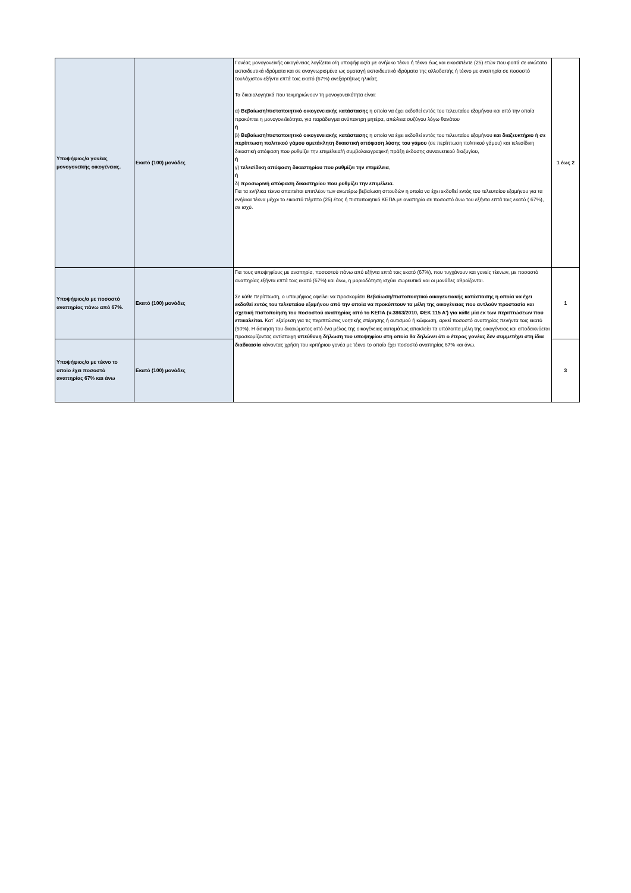| Υποψήφιος/α γονέας μονογονεϊκής οικογένειας. | Εκατό (100) μονάδες | Γονέας μονογονεϊκής οικογένειας λογίζεται ο/η υποψήφιος/α με ανήλικο τέκνο ή τέκνο έως και εικοσιπέντε (25) ετών που φοιτά σε ανώτατα εκπαιδευτικά ιδρύματα και σε αναγνωρισμένα ως ομοταγή εκπαιδευτικά ιδρύματα της αλλοδαπής ή τέκνο με αναπηρία σε ποσοστό τουλάχιστον εξήντα επτά τοις εκατό (67%) ανεξαρτήτως ηλικίας. Τα δικαιολογητικά που τεκμηριώνουν τη μονογονεϊκότητα είναι: α) Βεβαίωση/πιστοποιητικό οικογενειακής κατάστασης η οποία να έχει εκδοθεί εντός του τελευταίου εξαμήνου και από την οποία προκύπτει η μονογονεϊκότητα, για παράδειγμα ανύπαντρη μητέρα, απώλεια συζύγου λόγω θανάτου ή β) Βεβαίωση/πιστοποιητικό οικογενειακής κατάστασης η οποία να έχει εκδοθεί εντός του τελευταίου εξαμήνου και διαζευκτήριο ή σε περίπτωση πολιτικού γάμου αμετάκλητη δικαστική απόφαση λύσης του γάμου (σε περίπτωση πολιτικού γάμου) και τελεσίδικη δικαστική απόφαση που ρυθμίζει την επιμέλεια/ή συμβολαιογραφική πράξη έκδοσης συναινετικού διαζυγίου, ή γ) τελεσίδικη απόφαση δικαστηρίου που ρυθμίζει την επιμέλεια , ή δ) προσωρινή απόφαση δικαστηρίου που ρυθμίζει την επιμέλεια. Για τα ενήλικα τέκνα απαιτείται επιπλέον των ανωτέρω βεβαίωση σπουδών η οποία να έχει εκδοθεί εντός του τελευταίου εξαμήνου για τα ενήλικα τέκνα μέχρι το εικοστό πέμπτο (25) έτος ή πιστοποιητικό ΚΕΠΑ με αναπηρία σε ποσοστό άνω του εξήντα επτά τοις εκατό ( 67%), σε ισχύ. | 1 έως 2 |
| Υποψήφιος/α με ποσοστό αναπηρίας πάνω από 67%. | Εκατό (100) μονάδες | Για τους υποψηφίους με αναπηρία, ποσοστού πάνω από εξήντα επτά τοις εκατό (67%), που τυγχάνουν και γονείς τέκνων, με ποσοστό αναπηρίας εξήντα επτά τοις εκατό (67%) και άνω, η μοριοδότηση ισχύει σωρευτικά και οι μονάδες αθροίζονται. Σε κάθε περίπτωση, ο υποψήφιος οφείλει να προσκομίσει Βεβαίωση/πιστοποιητικό οικογενειακής κατάστασης η οποία να έχει εκδοθεί εντός του τελευταίου εξαμήνου από την οποία να προκύπτουν τα μέλη της οικογένειας που αντλούν προστασία και σχετική πιστοποίηση του ποσοστού αναπηρίας από το ΚΕΠΑ (ν.3863/2010, ΦΕΚ 115 Α') για κάθε μία εκ των περιπτώσεων που επικαλείται. Κατ΄ εξαίρεση για τις περιπτώσεις νοητικής στέρησης ή αυτισμού ή κώφωση, αρκεί ποσοστό αναπηρίας πενήντα τοις εκατό (50%). Η άσκηση του δικαιώματος από ένα μέλος της οικογένειας αυτομάτως αποκλείει τα υπόλοιπα μέλη της οικογένειας και αποδεικνύεται προσκομίζοντας αντίστοιχη υπεύθυνη δήλωση του υποψηφίου στη οποία θα δηλώνει ότι ο έτερος γονέας δεν συμμετέχει στη ίδια διαδικασία κάνοντας χρήση του κριτήριου γονέα με τέκνο το οποίο έχει ποσοστό αναπηρίας 67% και άνω. | 1 |
| Υποψήφιος/α με τέκνο το οποίο έχει ποσοστό αναπηρίας 67% και άνω | Εκατό (100) μονάδες | | 3 |